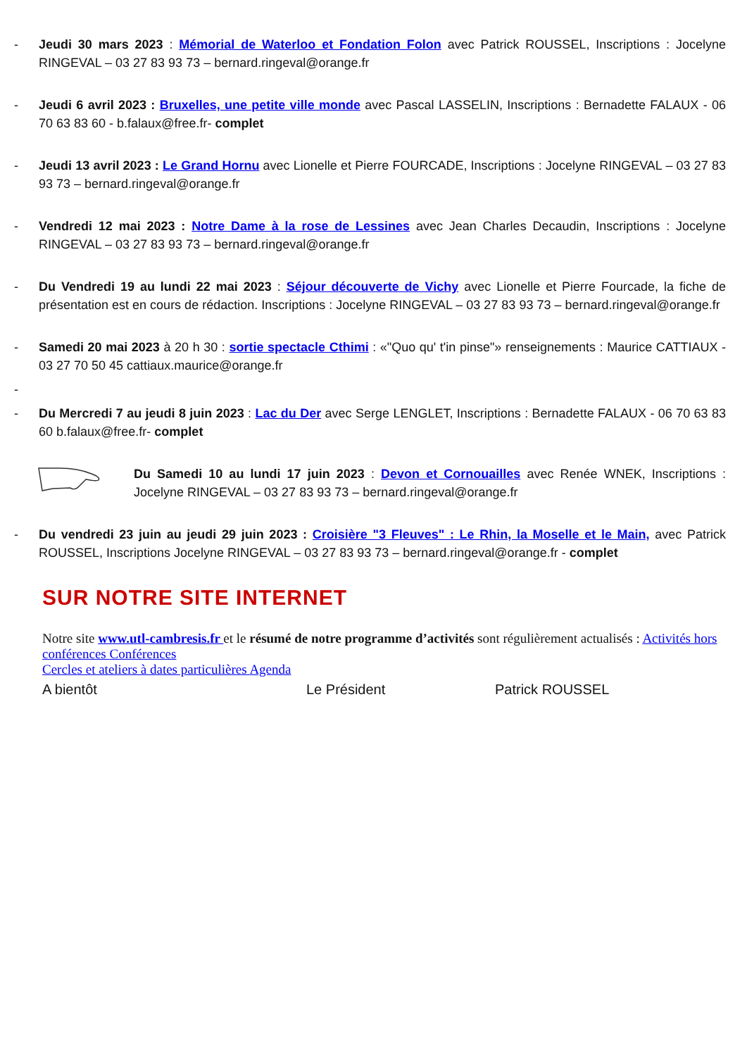- Jeudi 30 mars 2023 : Mémorial de Waterloo et Fondation Folon avec Patrick ROUSSEL, Inscriptions : Jocelyne RINGEVAL – 03 27 83 93 73 – bernard.ringeval@orange.fr
- Jeudi 6 avril 2023 : Bruxelles, une petite ville monde avec Pascal LASSELIN, Inscriptions : Bernadette FALAUX - 06 70 63 83 60 - b.falaux@free.fr- complet
- Jeudi 13 avril 2023 : Le Grand Hornu avec Lionelle et Pierre FOURCADE, Inscriptions : Jocelyne RINGEVAL – 03 27 83 93 73 – bernard.ringeval@orange.fr
- Vendredi 12 mai 2023 : Notre Dame à la rose de Lessines avec Jean Charles Decaudin, Inscriptions : Jocelyne RINGEVAL – 03 27 83 93 73 – bernard.ringeval@orange.fr
- Du Vendredi 19 au lundi 22 mai 2023 : Séjour découverte de Vichy avec Lionelle et Pierre Fourcade, la fiche de présentation est en cours de rédaction. Inscriptions : Jocelyne RINGEVAL – 03 27 83 93 73 – bernard.ringeval@orange.fr
- Samedi 20 mai 2023 à 20 h 30 : sortie spectacle Cthimi : «"Quo qu' t'in pinse"» renseignements : Maurice CATTIAUX - 03 27 70 50 45 cattiaux.maurice@orange.fr
-
- Du Mercredi 7 au jeudi 8 juin 2023 : Lac du Der avec Serge LENGLET, Inscriptions : Bernadette FALAUX - 06 70 63 83 60 b.falaux@free.fr- complet
Du Samedi 10 au lundi 17 juin 2023 : Devon et Cornouailles avec Renée WNEK, Inscriptions : Jocelyne RINGEVAL – 03 27 83 93 73 – bernard.ringeval@orange.fr
- Du vendredi 23 juin au jeudi 29 juin 2023 : Croisière "3 Fleuves" : Le Rhin, la Moselle et le Main, avec Patrick ROUSSEL, Inscriptions Jocelyne RINGEVAL – 03 27 83 93 73 – bernard.ringeval@orange.fr - complet
SUR NOTRE SITE INTERNET
Notre site www.utl-cambresis.fr et le résumé de notre programme d’activités sont régulièrement actualisés : Activités hors conférences Conférences
Cercles et ateliers à dates particulières Agenda
A bientôt Le Président Patrick ROUSSEL